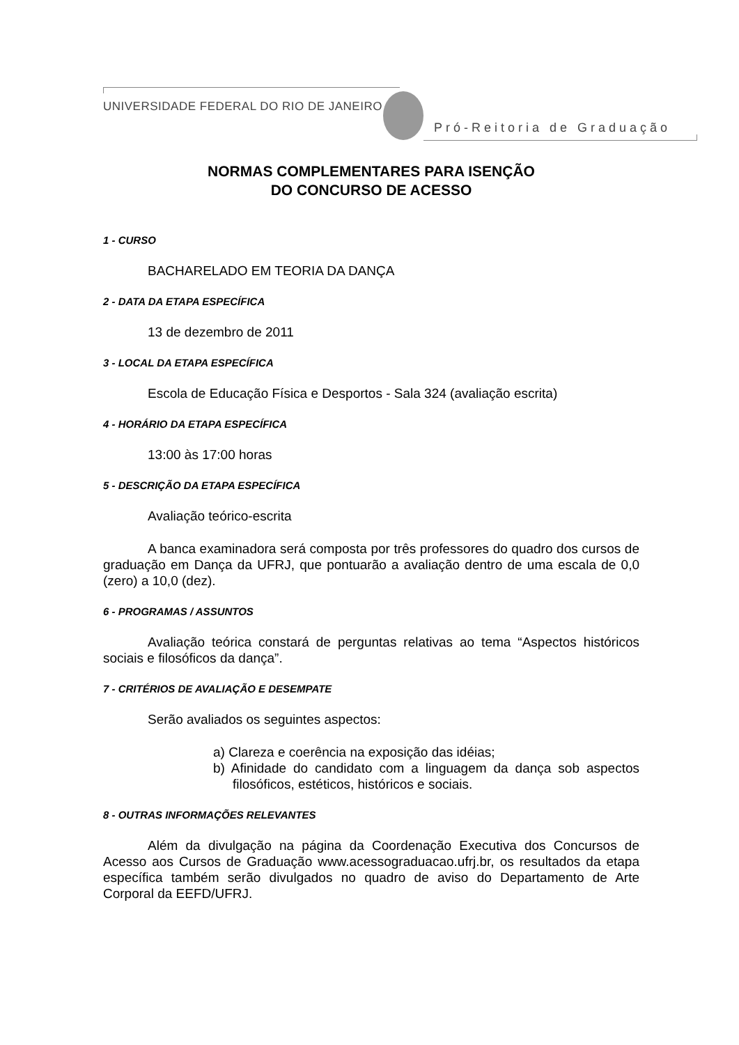UNIVERSIDADE FEDERAL DO RIO DE JANEIRO
Pró-Reitoria de Graduação
NORMAS COMPLEMENTARES PARA ISENÇÃO
DO CONCURSO DE ACESSO
1 - CURSO
BACHARELADO EM TEORIA DA DANÇA
2 - DATA DA ETAPA ESPECÍFICA
13 de dezembro de 2011
3 - LOCAL DA ETAPA ESPECÍFICA
Escola de Educação Física e Desportos - Sala 324 (avaliação escrita)
4 - HORÁRIO DA ETAPA ESPECÍFICA
13:00 às 17:00 horas
5 - DESCRIÇÃO DA ETAPA ESPECÍFICA
Avaliação teórico-escrita
A banca examinadora será composta por três professores do quadro dos cursos de graduação em Dança da UFRJ, que pontuarão a avaliação dentro de uma escala de 0,0 (zero) a 10,0 (dez).
6 - PROGRAMAS / ASSUNTOS
Avaliação teórica constará de perguntas relativas ao tema “Aspectos históricos sociais e filosóficos da dança”.
7 - CRITÉRIOS DE AVALIAÇÃO E DESEMPATE
Serão avaliados os seguintes aspectos:
a) Clareza e coerência na exposição das idéias;
b) Afinidade do candidato com a linguagem da dança sob aspectos filosóficos, estéticos, históricos e sociais.
8 - OUTRAS INFORMAÇÕES RELEVANTES
Além da divulgação na página da Coordenação Executiva dos Concursos de Acesso aos Cursos de Graduação www.acessograduacao.ufrj.br, os resultados da etapa específica também serão divulgados no quadro de aviso do Departamento de Arte Corporal da EEFD/UFRJ.